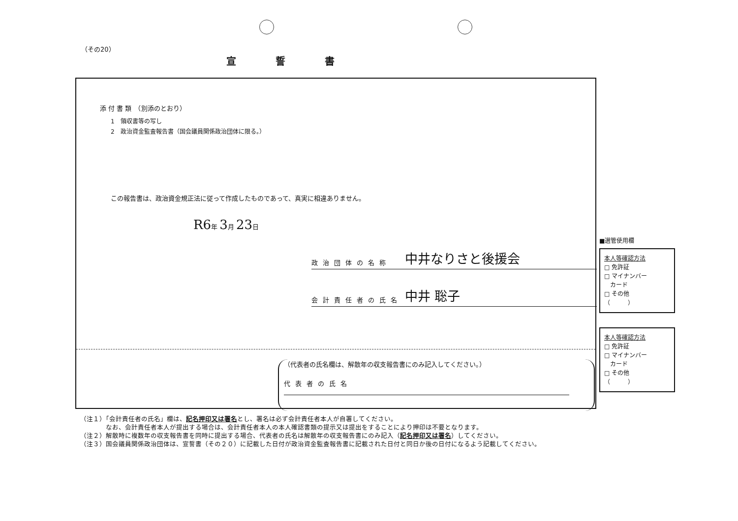（その20）
宣誓書
添 付 書 類　（別添のとおり）
1　領収書等の写し
2　政治資金監査報告書（国会議員関係政治団体に限る。）
この報告書は、政治資金規正法に従って作成したものであって、真実に相違ありません。
R6年 3月 23日
政治団体の名称 中井なりさと後援会
会計責任者の氏名 中井 聡子
（代表者の氏名欄は、解散年の収支報告書にのみ記入してください。）
代表者の氏名
■選管使用欄
本人等確認方法
□ 免許証
□ マイナンバー
　カード
□ その他
（　　　）
本人等確認方法
□ 免許証
□ マイナンバー
　カード
□ その他
（　　　）
（注１）「会計責任者の氏名」欄は、記名押印又は署名とし、署名は必ず会計責任者本人が自署してください。
　　　　なお、会計責任者本人が提出する場合は、会計責任者本人の本人確認書類の提示又は提出をすることにより押印は不要となります。
（注２）解散時に複数年の収支報告書を同時に提出する場合、代表者の氏名は解散年の収支報告書にのみ記入（記名押印又は署名）してください。
（注３）国会議員関係政治団体は、宣誓書（その２０）に記載した日付が政治資金監査報告書に記載された日付と同日か後の日付になるよう記載してください。